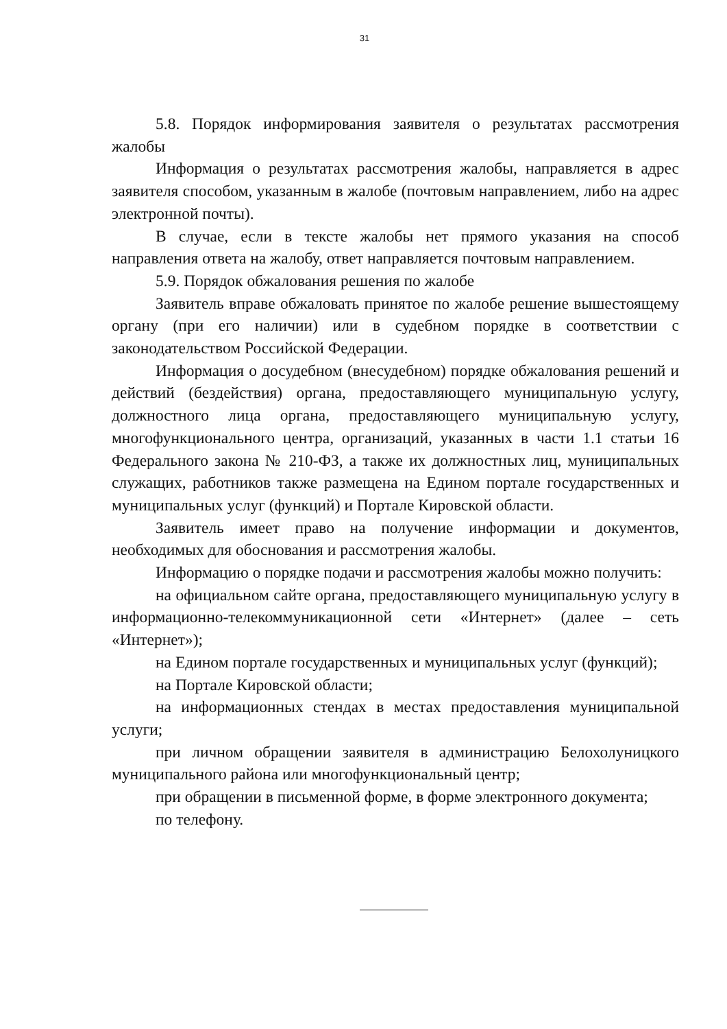31
5.8. Порядок информирования заявителя о результатах рассмотрения жалобы
Информация о результатах рассмотрения жалобы, направляется в адрес заявителя способом, указанным в жалобе (почтовым направлением, либо на адрес электронной почты).
В случае, если в тексте жалобы нет прямого указания на способ направления ответа на жалобу, ответ направляется почтовым направлением.
5.9. Порядок обжалования решения по жалобе
Заявитель вправе обжаловать принятое по жалобе решение вышестоящему органу (при его наличии) или в судебном порядке в соответствии с законодательством Российской Федерации.
Информация о досудебном (внесудебном) порядке обжалования решений и действий (бездействия) органа, предоставляющего муниципальную услугу, должностного лица органа, предоставляющего муниципальную услугу, многофункционального центра, организаций, указанных в части 1.1 статьи 16 Федерального закона № 210-ФЗ, а также их должностных лиц, муниципальных служащих, работников также размещена на Едином портале государственных и муниципальных услуг (функций) и Портале Кировской области.
Заявитель имеет право на получение информации и документов, необходимых для обоснования и рассмотрения жалобы.
Информацию о порядке подачи и рассмотрения жалобы можно получить:
на официальном сайте органа, предоставляющего муниципальную услугу в информационно-телекоммуникационной сети «Интернет» (далее – сеть «Интернет»);
на Едином портале государственных и муниципальных услуг (функций);
на Портале Кировской области;
на информационных стендах в местах предоставления муниципальной услуги;
при личном обращении заявителя в администрацию Белохолуницкого муниципального района или многофункциональный центр;
при обращении в письменной форме, в форме электронного документа;
по телефону.